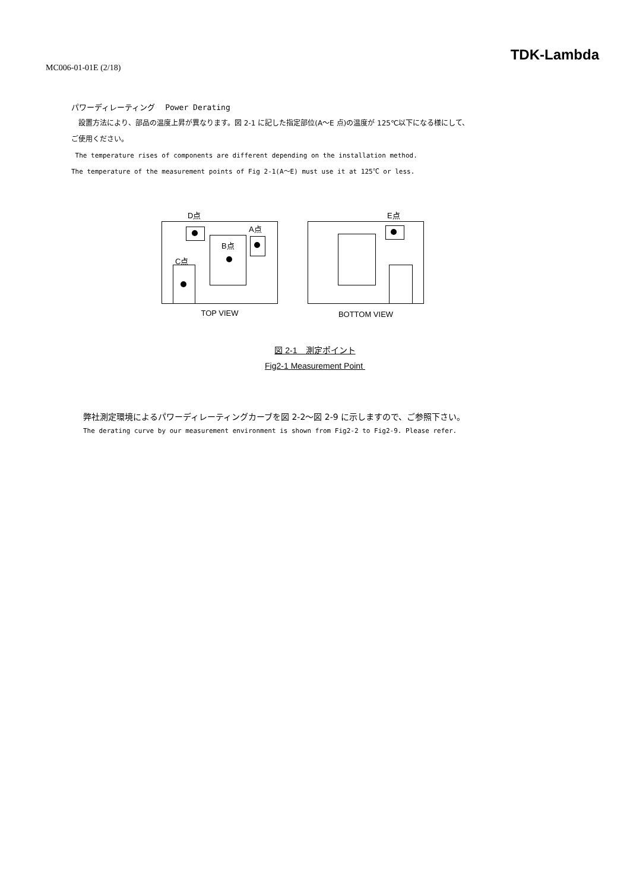MC006-01-01E (2/18)
TDK-Lambda
パワーディレーティング　 Power Derating
　設置方法により、部品の温度上昇が異なります。図 2-1 に記した指定部位(A～E 点)の温度が 125℃以下になる様にして、
ご使用ください。
The temperature rises of components are different depending on the installation method.
The temperature of the measurement points of Fig 2-1(A～E) must use it at 125℃ or less.
D点
A点
B点
C点
TOP VIEW
E点
BOTTOM VIEW
図 2-1　測定ポイント
Fig2-1 Measurement Point
弊社測定環境によるパワーディレーティングカーブを図 2-2～図 2-9 に示しますので、ご参照下さい。
The derating curve by our measurement environment is shown from Fig2-2 to Fig2-9. Please refer.